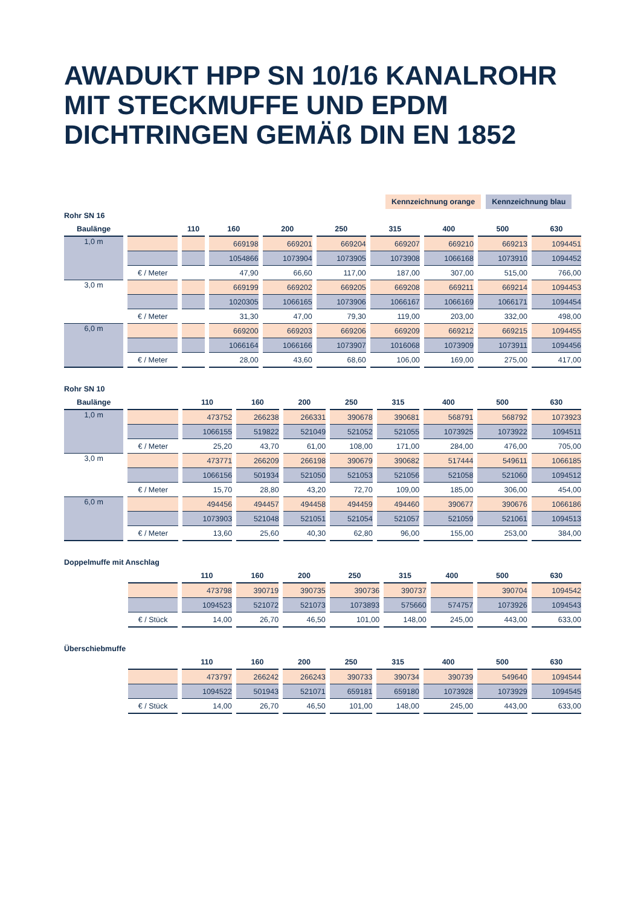AWADUKT HPP SN 10/16 KANALROHR
MIT STECKMUFFE UND EPDM
DICHTRINGEN GEMÄß DIN EN 1852
Kennzeichnung orange Kennzeichnung blau
Rohr SN 16
| Baulänge | | 110 | 160 | 200 | 250 | 315 | 400 | 500 | 630 |
| --- | --- | --- | --- | --- | --- | --- | --- | --- | --- |
| 1,0 m | | | 669198 | 669201 | 669204 | 669207 | 669210 | 669213 | 1094451 |
| | | | 1054866 | 1073904 | 1073905 | 1073908 | 1066168 | 1073910 | 1094452 |
| | € / Meter | | 47,90 | 66,60 | 117,00 | 187,00 | 307,00 | 515,00 | 766,00 |
| 3,0 m | | | 669199 | 669202 | 669205 | 669208 | 669211 | 669214 | 1094453 |
| | | | 1020305 | 1066165 | 1073906 | 1066167 | 1066169 | 1066171 | 1094454 |
| | € / Meter | | 31,30 | 47,00 | 79,30 | 119,00 | 203,00 | 332,00 | 498,00 |
| 6,0 m | | | 669200 | 669203 | 669206 | 669209 | 669212 | 669215 | 1094455 |
| | | | 1066164 | 1066166 | 1073907 | 1016068 | 1073909 | 1073911 | 1094456 |
| | € / Meter | | 28,00 | 43,60 | 68,60 | 106,00 | 169,00 | 275,00 | 417,00 |
Rohr SN 10
| Baulänge | | 110 | 160 | 200 | 250 | 315 | 400 | 500 | 630 |
| --- | --- | --- | --- | --- | --- | --- | --- | --- | --- |
| 1,0 m | | 473752 | 266238 | 266331 | 390678 | 390681 | 568791 | 568792 | 1073923 |
| | | 1066155 | 519822 | 521049 | 521052 | 521055 | 1073925 | 1073922 | 1094511 |
| | € / Meter | 25,20 | 43,70 | 61,00 | 108,00 | 171,00 | 284,00 | 476,00 | 705,00 |
| 3,0 m | | 473771 | 266209 | 266198 | 390679 | 390682 | 517444 | 549611 | 1066185 |
| | | 1066156 | 501934 | 521050 | 521053 | 521056 | 521058 | 521060 | 1094512 |
| | € / Meter | 15,70 | 28,80 | 43,20 | 72,70 | 109,00 | 185,00 | 306,00 | 454,00 |
| 6,0 m | | 494456 | 494457 | 494458 | 494459 | 494460 | 390677 | 390676 | 1066186 |
| | | 1073903 | 521048 | 521051 | 521054 | 521057 | 521059 | 521061 | 1094513 |
| | € / Meter | 13,60 | 25,60 | 40,30 | 62,80 | 96,00 | 155,00 | 253,00 | 384,00 |
Doppelmuffe mit Anschlag
| | | 110 | 160 | 200 | 250 | 315 | 400 | 500 | 630 |
| --- | --- | --- | --- | --- | --- | --- | --- | --- | --- |
| | | 473798 | 390719 | 390735 | 390736 | 390737 | | 390704 | 1094542 |
| | | 1094523 | 521072 | 521073 | 1073893 | 575660 | 574757 | 1073926 | 1094543 |
| | € / Stück | 14,00 | 26,70 | 46,50 | 101,00 | 148,00 | 245,00 | 443,00 | 633,00 |
Überschiebmuffe
| | | 110 | 160 | 200 | 250 | 315 | 400 | 500 | 630 |
| --- | --- | --- | --- | --- | --- | --- | --- | --- | --- |
| | | 473797 | 266242 | 266243 | 390733 | 390734 | 390739 | 549640 | 1094544 |
| | | 1094522 | 501943 | 521071 | 659181 | 659180 | 1073928 | 1073929 | 1094545 |
| | € / Stück | 14,00 | 26,70 | 46,50 | 101,00 | 148,00 | 245,00 | 443,00 | 633,00 |